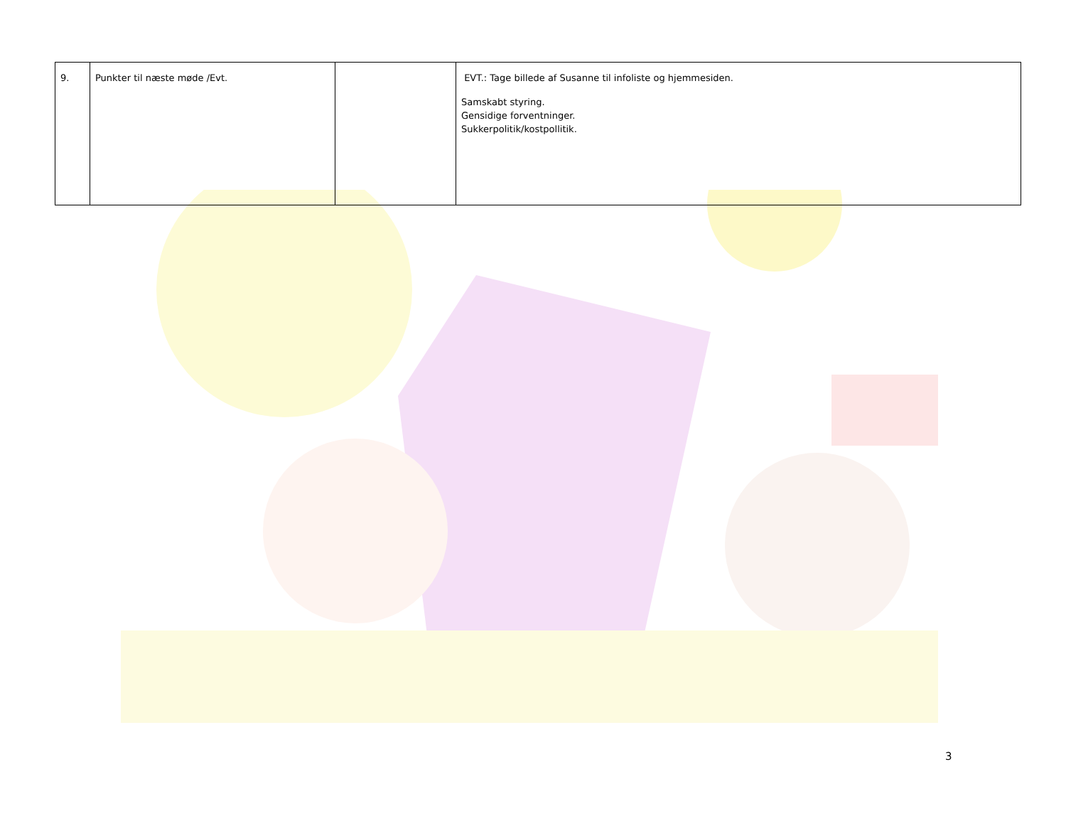| 9. | Punkter til næste møde /Evt. | | EVT.: Tage billede af Susanne til infoliste og hjemmesiden. Samskabt styring. Gensidige forventninger. Sukkerpolitik/kostpollitik. |
3